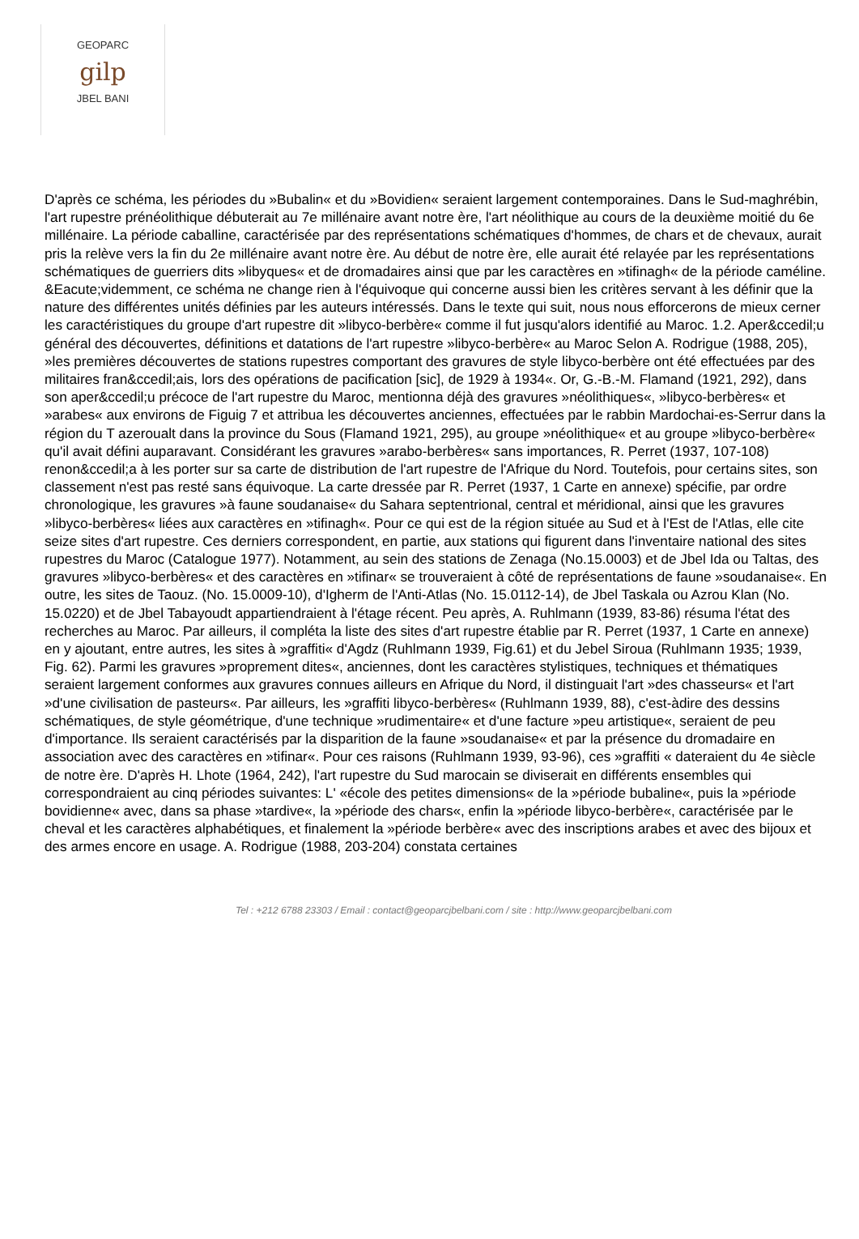GEOPARC
gilp
JBEL BANI
D'après ce schéma, les périodes du »Bubalin« et du »Bovidien« seraient largement contemporaines. Dans le Sud-maghrébin, l'art rupestre prénéolithique débuterait au 7e millénaire avant notre ère, l'art néolithique au cours de la deuxième moitié du 6e millénaire. La période caballine, caractérisée par des représentations schématiques d'hommes, de chars et de chevaux, aurait pris la relève vers la fin du 2e millénaire avant notre ère. Au début de notre ère, elle aurait été relayée par les représentations schématiques de guerriers dits »libyques« et de dromadaires ainsi que par les caractères en »tifinagh« de la période caméline. &Eacute;videmment, ce schéma ne change rien à l'équivoque qui concerne aussi bien les critères servant à les définir que la nature des différentes unités définies par les auteurs intéressés. Dans le texte qui suit, nous nous efforcerons de mieux cerner les caractéristiques du groupe d'art rupestre dit »libyco-berbère« comme il fut jusqu'alors identifié au Maroc. 1.2. Aper&ccedil;u général des découvertes, définitions et datations de l'art rupestre »libyco-berbère« au Maroc Selon A. Rodrigue (1988, 205), »les premières découvertes de stations rupestres comportant des gravures de style libyco-berbère ont été effectuées par des militaires fran&ccedil;ais, lors des opérations de pacification [sic], de 1929 à 1934«. Or, G.-B.-M. Flamand (1921, 292), dans son aper&ccedil;u précoce de l'art rupestre du Maroc, mentionna déjà des gravures »néolithiques«, »libyco-berbères« et »arabes« aux environs de Figuig 7 et attribua les découvertes anciennes, effectuées par le rabbin Mardochai-es-Serrur dans la région du T azeroualt dans la province du Sous (Flamand 1921, 295), au groupe »néolithique« et au groupe »libyco-berbère« qu'il avait défini auparavant. Considérant les gravures »arabo-berbères« sans importances, R. Perret (1937, 107-108) renon&ccedil;a à les porter sur sa carte de distribution de l'art rupestre de l'Afrique du Nord. Toutefois, pour certains sites, son classement n'est pas resté sans équivoque. La carte dressée par R. Perret (1937, 1 Carte en annexe) spécifie, par ordre chronologique, les gravures »à faune soudanaise« du Sahara septentrional, central et méridional, ainsi que les gravures »libyco-berbères« liées aux caractères en »tifinagh«. Pour ce qui est de la région située au Sud et à l'Est de l'Atlas, elle cite seize sites d'art rupestre. Ces derniers correspondent, en partie, aux stations qui figurent dans l'inventaire national des sites rupestres du Maroc (Catalogue 1977). Notamment, au sein des stations de Zenaga (No.15.0003) et de Jbel Ida ou Taltas, des gravures »libyco-berbères« et des caractères en »tifinar« se trouveraient à côté de représentations de faune »soudanaise«. En outre, les sites de Taouz. (No. 15.0009-10), d'Igherm de l'Anti-Atlas (No. 15.0112-14), de Jbel Taskala ou Azrou Klan (No. 15.0220) et de Jbel Tabayoudt appartiendraient à l'étage récent. Peu après, A. Ruhlmann (1939, 83-86) résuma l'état des recherches au Maroc. Par ailleurs, il compléta la liste des sites d'art rupestre établie par R. Perret (1937, 1 Carte en annexe) en y ajoutant, entre autres, les sites à »graffiti« d'Agdz (Ruhlmann 1939, Fig.61) et du Jebel Siroua (Ruhlmann 1935; 1939, Fig. 62). Parmi les gravures »proprement dites«, anciennes, dont les caractères stylistiques, techniques et thématiques seraient largement conformes aux gravures connues ailleurs en Afrique du Nord, il distinguait l'art »des chasseurs« et l'art »d'une civilisation de pasteurs«. Par ailleurs, les »graffiti libyco-berbères« (Ruhlmann 1939, 88), c'est-àdire des dessins schématiques, de style géométrique, d'une technique »rudimentaire« et d'une facture »peu artistique«, seraient de peu d'importance. Ils seraient caractérisés par la disparition de la faune »soudanaise« et par la présence du dromadaire en association avec des caractères en »tifinar«. Pour ces raisons (Ruhlmann 1939, 93-96), ces »graffiti « dateraient du 4e siècle de notre ère. D'après H. Lhote (1964, 242), l'art rupestre du Sud marocain se diviserait en différents ensembles qui correspondraient au cinq périodes suivantes: L' «école des petites dimensions« de la »période bubaline«, puis la »période bovidienne« avec, dans sa phase »tardive«, la »période des chars«, enfin la »période libyco-berbère«, caractérisée par le cheval et les caractères alphabétiques, et finalement la »période berbère« avec des inscriptions arabes et avec des bijoux et des armes encore en usage. A. Rodrigue (1988, 203-204) constata certaines
Tel : +212 6788 23303 / Email : contact@geoparcjbelbani.com / site : http://www.geoparcjbelbani.com